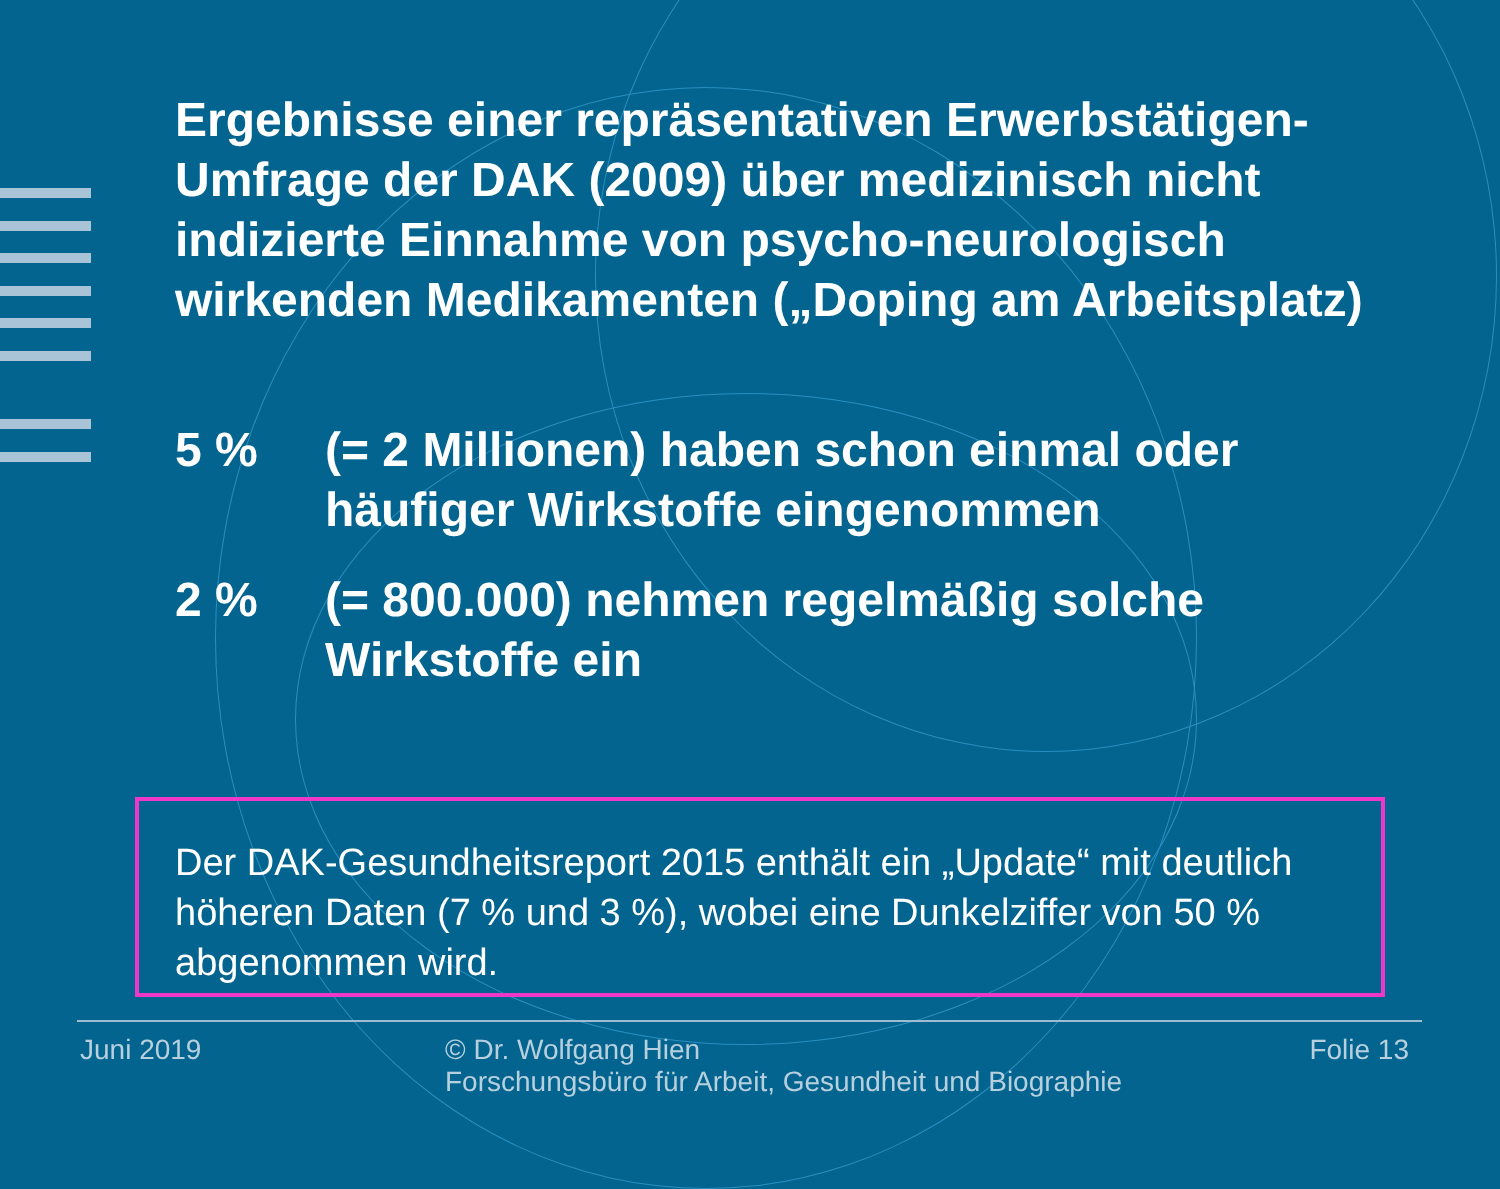Ergebnisse einer repräsentativen Erwerbstätigen-Umfrage der DAK (2009) über medizinisch nicht indizierte Einnahme von psycho-neurologisch wirkenden Medikamenten („Doping am Arbeitsplatz)
5 % (= 2 Millionen) haben schon einmal oder häufiger Wirkstoffe eingenommen
2 % (= 800.000) nehmen regelmäßig solche Wirkstoffe ein
Der DAK-Gesundheitsreport 2015 enthält ein „Update“ mit deutlich höheren Daten (7 % und 3 %), wobei eine Dunkelziffer von 50 % abgenommen wird.
Juni 2019
© Dr. Wolfgang Hien
Forschungsbüro für Arbeit, Gesundheit und Biographie
Folie 13